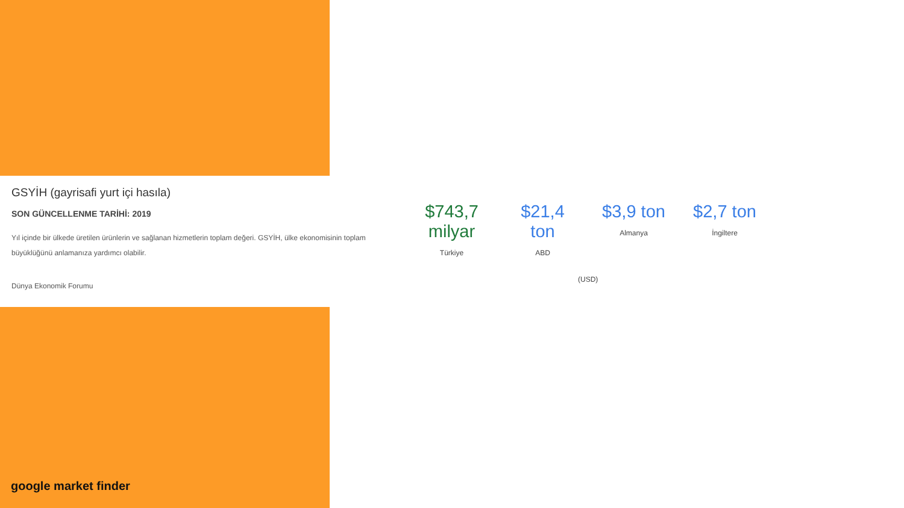GSYİH (gayrisafi yurt içi hasıla)
SON GÜNCELLENME TARİHİ: 2019
Yıl içinde bir ülkede üretilen ürünlerin ve sağlanan hizmetlerin toplam değeri. GSYİH, ülke ekonomisinin toplam büyüklüğünü anlamanıza yardımcı olabilir.
Dünya Ekonomik Forumu
$743,7
milyar
Türkiye
$21,4
ton
ABD
$3,9 ton
Almanya
$2,7 ton
İngiltere
(USD)
google market finder